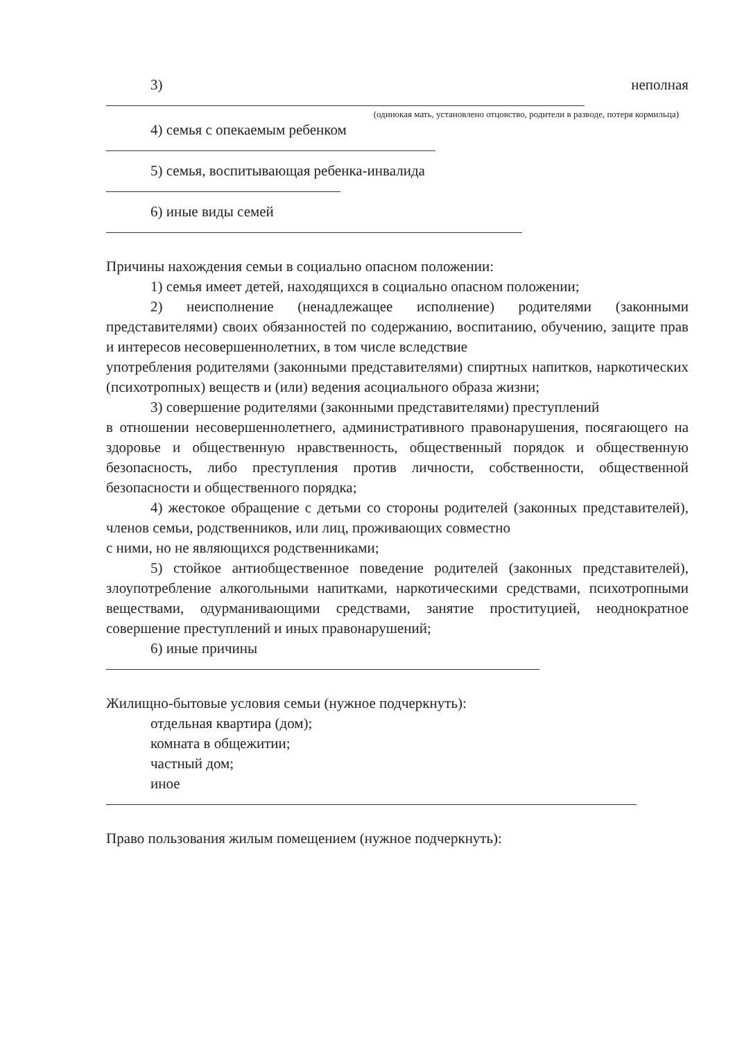3) неполная
(одинокая мать, установлено отцовство, родители в разводе, потеря кормильца)
4) семья с опекаемым ребенком
5) семья, воспитывающая ребенка-инвалида
6) иные виды семей
Причины нахождения семьи в социально опасном положении:
1) семья имеет детей, находящихся в социально опасном положении;
2) неисполнение (ненадлежащее исполнение) родителями (законными представителями) своих обязанностей по содержанию, воспитанию, обучению, защите прав и интересов несовершеннолетних, в том числе вследствие
употребления родителями (законными представителями) спиртных напитков, наркотических (психотропных) веществ и (или) ведения асоциального образа жизни;
3) совершение родителями (законными представителями) преступлений
в отношении несовершеннолетнего, административного правонарушения, посягающего на здоровье и общественную нравственность, общественный порядок и общественную безопасность, либо преступления против личности, собственности, общественной безопасности и общественного порядка;
4) жестокое обращение с детьми со стороны родителей (законных представителей), членов семьи, родственников, или лиц, проживающих совместно
с ними, но не являющихся родственниками;
5) стойкое антиобщественное поведение родителей (законных представителей), злоупотребление алкогольными напитками, наркотическими средствами, психотропными веществами, одурманивающими средствами, занятие проституцией, неоднократное совершение преступлений и иных правонарушений;
6) иные причины
Жилищно-бытовые условия семьи (нужное подчеркнуть):
отдельная квартира (дом);
комната в общежитии;
частный дом;
иное
Право пользования жилым помещением (нужное подчеркнуть):